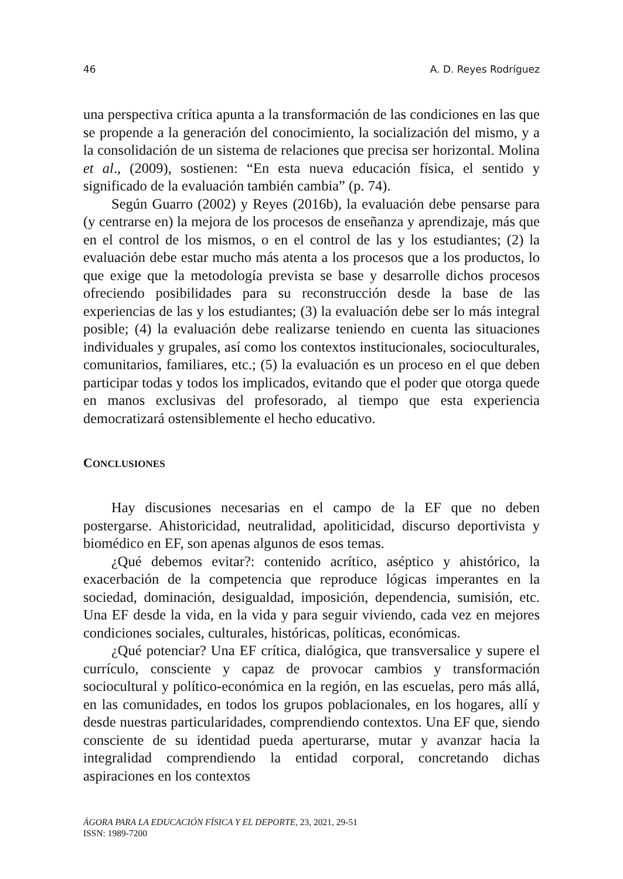46 A. D. Reyes Rodríguez
una perspectiva crítica apunta a la transformación de las condiciones en las que se propende a la generación del conocimiento, la socialización del mismo, y a la consolidación de un sistema de relaciones que precisa ser horizontal. Molina et al., (2009), sostienen: “En esta nueva educación física, el sentido y significado de la evaluación también cambia” (p. 74).
Según Guarro (2002) y Reyes (2016b), la evaluación debe pensarse para (y centrarse en) la mejora de los procesos de enseñanza y aprendizaje, más que en el control de los mismos, o en el control de las y los estudiantes; (2) la evaluación debe estar mucho más atenta a los procesos que a los productos, lo que exige que la metodología prevista se base y desarrolle dichos procesos ofreciendo posibilidades para su reconstrucción desde la base de las experiencias de las y los estudiantes; (3) la evaluación debe ser lo más integral posible; (4) la evaluación debe realizarse teniendo en cuenta las situaciones individuales y grupales, así como los contextos institucionales, socioculturales, comunitarios, familiares, etc.; (5) la evaluación es un proceso en el que deben participar todas y todos los implicados, evitando que el poder que otorga quede en manos exclusivas del profesorado, al tiempo que esta experiencia democratizará ostensiblemente el hecho educativo.
CONCLUSIONES
Hay discusiones necesarias en el campo de la EF que no deben postergarse. Ahistoricidad, neutralidad, apoliticidad, discurso deportivista y biomédico en EF, son apenas algunos de esos temas.
¿Qué debemos evitar?: contenido acrítico, aséptico y ahistórico, la exacerbación de la competencia que reproduce lógicas imperantes en la sociedad, dominación, desigualdad, imposición, dependencia, sumisión, etc. Una EF desde la vida, en la vida y para seguir viviendo, cada vez en mejores condiciones sociales, culturales, históricas, políticas, económicas.
¿Qué potenciar? Una EF crítica, dialógica, que transversalice y supere el currículo, consciente y capaz de provocar cambios y transformación sociocultural y político-económica en la región, en las escuelas, pero más allá, en las comunidades, en todos los grupos poblacionales, en los hogares, allí y desde nuestras particularidades, comprendiendo contextos. Una EF que, siendo consciente de su identidad pueda aperturarse, mutar y avanzar hacia la integralidad comprendiendo la entidad corporal, concretando dichas aspiraciones en los contextos
ÁGORA PARA LA EDUCACIÓN FÍSICA Y EL DEPORTE, 23, 2021, 29-51
ISSN: 1989-7200